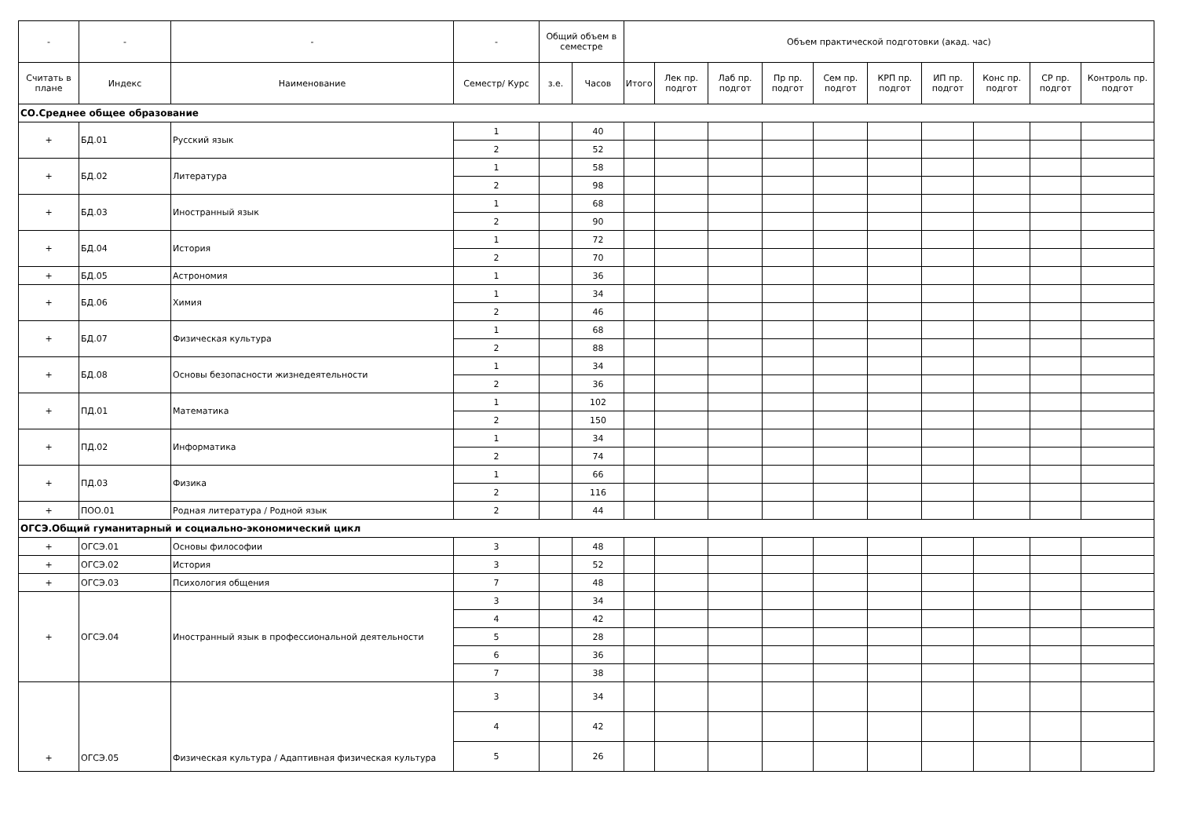| - | - | - | - | Общий объем в семестре | | Объем практической подготовки (акад. час) | | | | | | | | | |
| --- | --- | --- | --- | --- | --- | --- | --- | --- | --- | --- | --- | --- | --- | --- | --- |
| Считать в плане | Индекс | Наименование | Семестр/ Курс | з.е. | Часов | Итого | Лек пр. подгот | Лаб пр. подгот | Пр пр. подгот | Сем пр. подгот | КРП пр. подгот | ИП пр. подгот | Конс пр. подгот | СР пр. подгот | Контроль пр. подгот |
| СО.Среднее общее образование | | | | | | | | | | | | | | | |
| + | БД.01 | Русский язык | 1 | | 40 | | | | | | | | | | |
| | | | 2 | | 52 | | | | | | | | | | |
| + | БД.02 | Литература | 1 | | 58 | | | | | | | | | | |
| | | | 2 | | 98 | | | | | | | | | | |
| + | БД.03 | Иностранный язык | 1 | | 68 | | | | | | | | | | |
| | | | 2 | | 90 | | | | | | | | | | |
| + | БД.04 | История | 1 | | 72 | | | | | | | | | | |
| | | | 2 | | 70 | | | | | | | | | | |
| + | БД.05 | Астрономия | 1 | | 36 | | | | | | | | | | |
| + | БД.06 | Химия | 1 | | 34 | | | | | | | | | | |
| | | | 2 | | 46 | | | | | | | | | | |
| + | БД.07 | Физическая культура | 1 | | 68 | | | | | | | | | | |
| | | | 2 | | 88 | | | | | | | | | | |
| + | БД.08 | Основы безопасности жизнедеятельности | 1 | | 34 | | | | | | | | | | |
| | | | 2 | | 36 | | | | | | | | | | |
| + | ПД.01 | Математика | 1 | | 102 | | | | | | | | | | |
| | | | 2 | | 150 | | | | | | | | | | |
| + | ПД.02 | Информатика | 1 | | 34 | | | | | | | | | | |
| | | | 2 | | 74 | | | | | | | | | | |
| + | ПД.03 | Физика | 1 | | 66 | | | | | | | | | | |
| | | | 2 | | 116 | | | | | | | | | | |
| + | ПОО.01 | Родная литература / Родной язык | 2 | | 44 | | | | | | | | | | |
| ОГСЭ.Общий гуманитарный и социально-экономический цикл | | | | | | | | | | | | | | | |
| + | ОГСЭ.01 | Основы философии | 3 | | 48 | | | | | | | | | | |
| + | ОГСЭ.02 | История | 3 | | 52 | | | | | | | | | | |
| + | ОГСЭ.03 | Психология общения | 7 | | 48 | | | | | | | | | | |
| + | ОГСЭ.04 | Иностранный язык в профессиональной деятельности | 3 | | 34 | | | | | | | | | | |
| | | | 4 | | 42 | | | | | | | | | | |
| | | | 5 | | 28 | | | | | | | | | | |
| | | | 6 | | 36 | | | | | | | | | | |
| | | | 7 | | 38 | | | | | | | | | | |
| + | ОГСЭ.05 | Физическая культура / Адаптивная физическая культура | 3 | | 34 | | | | | | | | | | |
| | | | 4 | | 42 | | | | | | | | | | |
| | | | 5 | | 26 | | | | | | | | | | |